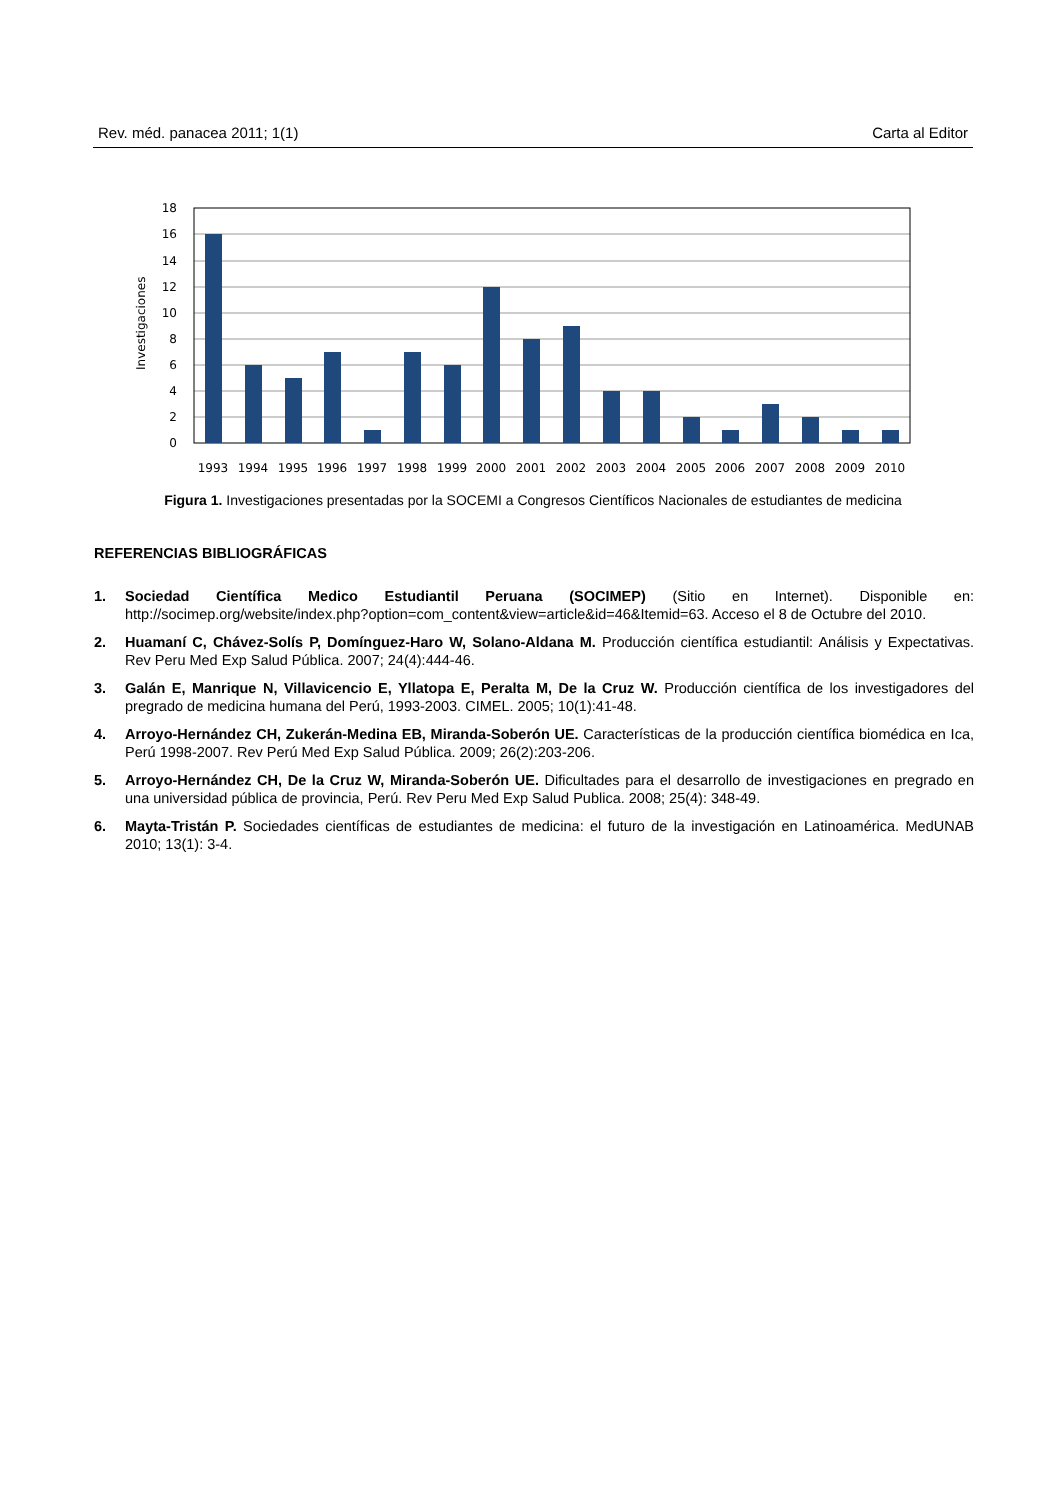Rev. méd. panacea 2011; 1(1) Carta al Editor
Investigaciones
18
16
14
12
10
8
6
4
2
0
1993
1994
1995
1996
1997
1998
1999
2000
2001
2002
2003
2004
2005
2006
2007
2008
2009
2010
Figura 1. Investigaciones presentadas por la SOCEMI a Congresos Científicos Nacionales de estudiantes de medicina
REFERENCIAS BIBLIOGRÁFICAS
1. Sociedad Científica Medico Estudiantil Peruana (SOCIMEP) (Sitio en Internet). Disponible en: http://socimep.org/website/index.php?option=com_content&view=article&id=46&Itemid=63. Acceso el 8 de Octubre del 2010.
2. Huamaní C, Chávez-Solís P, Domínguez-Haro W, Solano-Aldana M. Producción científica estudiantil: Análisis y Expectativas. Rev Peru Med Exp Salud Pública. 2007; 24(4):444-46.
3. Galán E, Manrique N, Villavicencio E, Yllatopa E, Peralta M, De la Cruz W. Producción científica de los investigadores del pregrado de medicina humana del Perú, 1993-2003. CIMEL. 2005; 10(1):41-48.
4. Arroyo-Hernández CH, Zukerán-Medina EB, Miranda-Soberón UE. Características de la producción científica biomédica en Ica, Perú 1998-2007. Rev Perú Med Exp Salud Pública. 2009; 26(2):203-206.
5. Arroyo-Hernández CH, De la Cruz W, Miranda-Soberón UE. Dificultades para el desarrollo de investigaciones en pregrado en una universidad pública de provincia, Perú. Rev Peru Med Exp Salud Publica. 2008; 25(4): 348-49.
6. Mayta-Tristán P. Sociedades científicas de estudiantes de medicina: el futuro de la investigación en Latinoamérica. MedUNAB 2010; 13(1): 3-4.